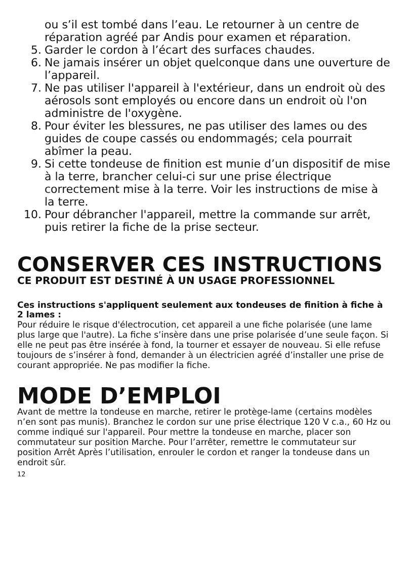ou s’il est tombé dans l’eau. Le retourner à un centre de réparation agréé par Andis pour examen et réparation.
5. Garder le cordon à l’écart des surfaces chaudes.
6. Ne jamais insérer un objet quelconque dans une ouverture de l’appareil.
7. Ne pas utiliser l'appareil à l'extérieur, dans un endroit où des aérosols sont employés ou encore dans un endroit où l'on administre de l'oxygène.
8. Pour éviter les blessures, ne pas utiliser des lames ou des guides de coupe cassés ou endommagés; cela pourrait abîmer la peau.
9. Si cette tondeuse de finition est munie d’un dispositif de mise à la terre, brancher celui-ci sur une prise électrique correctement mise à la terre. Voir les instructions de mise à la terre.
10. Pour débrancher l'appareil, mettre la commande sur arrêt, puis retirer la fiche de la prise secteur.
CONSERVER CES INSTRUCTIONS
CE PRODUIT EST DESTINÉ À UN USAGE PROFESSIONNEL
Ces instructions s'appliquent seulement aux tondeuses de finition à fiche à 2 lames :
Pour réduire le risque d'électrocution, cet appareil a une fiche polarisée (une lame plus large que l'autre). La fiche s’insère dans une prise polarisée d’une seule façon. Si elle ne peut pas être insérée à fond, la tourner et essayer de nouveau. Si elle refuse toujours de s’insérer à fond, demander à un électricien agréé d’installer une prise de courant appropriée. Ne pas modifier la fiche.
MODE D’EMPLOI
Avant de mettre la tondeuse en marche, retirer le protège-lame (certains modèles n’en sont pas munis). Branchez le cordon sur une prise électrique 120 V c.a., 60 Hz ou comme indiqué sur l'appareil. Pour mettre la tondeuse en marche, placer son commutateur sur position Marche. Pour l’arrêter, remettre le commutateur sur position Arrêt Après l’utilisation, enrouler le cordon et ranger la tondeuse dans un endroit sûr.
12